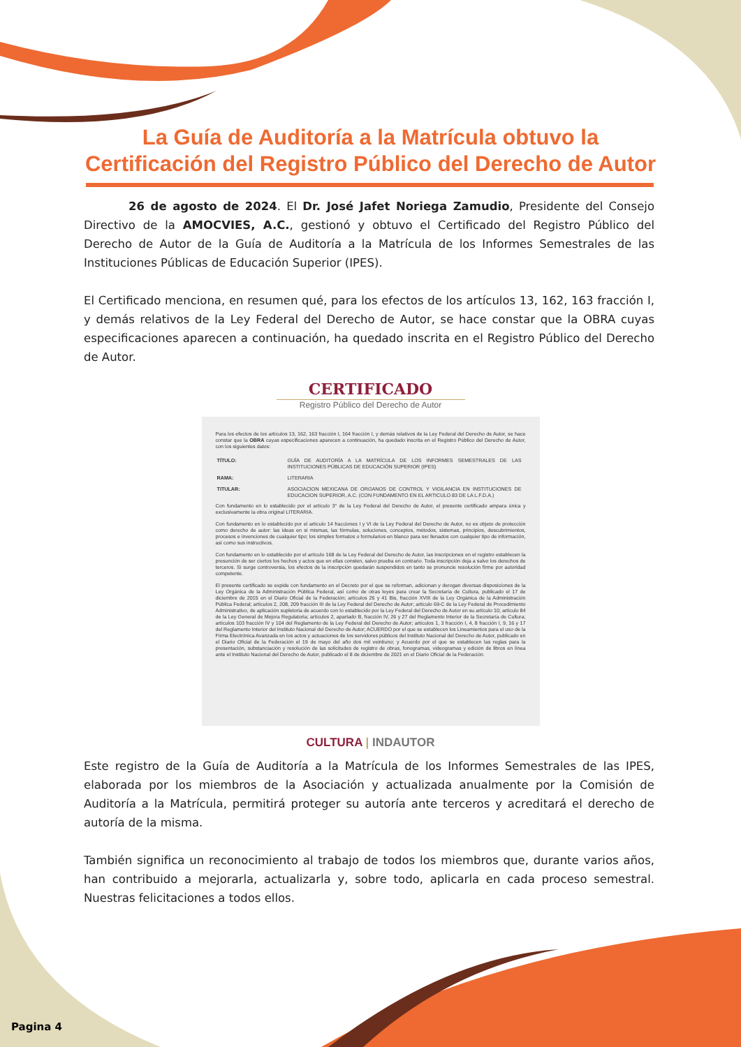La Guía de Auditoría a la Matrícula obtuvo la
Certificación del Registro Público del Derecho de Autor
26 de agosto de 2024. El Dr. José Jafet Noriega Zamudio, Presidente del Consejo Directivo de la AMOCVIES, A.C., gestionó y obtuvo el Certificado del Registro Público del Derecho de Autor de la Guía de Auditoría a la Matrícula de los Informes Semestrales de las Instituciones Públicas de Educación Superior (IPES).
El Certificado menciona, en resumen qué, para los efectos de los artículos 13, 162, 163 fracción I, y demás relativos de la Ley Federal del Derecho de Autor, se hace constar que la OBRA cuyas especificaciones aparecen a continuación, ha quedado inscrita en el Registro Público del Derecho de Autor.
CERTIFICADO
Registro Público del Derecho de Autor
Para los efectos de los artículos 13, 162, 163 fracción I, 164 fracción I, y demás relativos de la Ley Federal del Derecho de Autor, se hace constar que la OBRA cuyas especificaciones aparecen a continuación, ha quedado inscrita en el Registro Público del Derecho de Autor, con los siguientes datos:
| TÍTULO: | GUÍA DE AUDITORÍA A LA MATRÍCULA DE LOS INFORMES SEMESTRALES DE LAS INSTITUCIONES PÚBLICAS DE EDUCACIÓN SUPERIOR (IPES) |
| RAMA: | LITERARIA |
| TITULAR: | ASOCIACION MEXICANA DE ORGANOS DE CONTROL Y VIGILANCIA EN INSTITUCIONES DE EDUCACION SUPERIOR, A.C. (CON FUNDAMENTO EN EL ARTICULO 83 DE LA L.F.D.A.) |
Con fundamento en lo establecido por el artículo 3° de la Ley Federal del Derecho de Autor, el presente certificado ampara única y exclusivamente la obra original LITERARIA.
Con fundamento en lo establecido por el artículo 14 fracciones I y VI de la Ley Federal del Derecho de Autor, no es objeto de protección como derecho de autor: las ideas en sí mismas, las fórmulas, soluciones, conceptos, métodos, sistemas, principios, descubrimientos, procesos e invenciones de cualquier tipo; los simples formatos o formularios en blanco para ser llenados con cualquier tipo de información, así como sus instructivos.
Con fundamento en lo establecido por el artículo 168 de la Ley Federal del Derecho de Autor, las inscripciones en el registro establecen la presunción de ser ciertos los hechos y actos que en ellas consten, salvo prueba en contrario. Toda inscripción deja a salvo los derechos de terceros. Si surge controversia, los efectos de la inscripción quedarán suspendidos en tanto se pronuncie resolución firme por autoridad competente.
El presente certificado se expide con fundamento en el Decreto por el que se reforman, adicionan y derogan diversas disposiciones de la Ley Orgánica de la Administración Pública Federal, así como de otras leyes para crear la Secretaría de Cultura, publicado el 17 de diciembre de 2015 en el Diario Oficial de la Federación; artículos 26 y 41 Bis, fracción XVIII de la Ley Orgánica de la Administración Pública Federal; artículos 2, 208, 209 fracción III de la Ley Federal del Derecho de Autor; artículo 69-C de la Ley Federal de Procedimiento Administrativo, de aplicación supletoria de acuerdo con lo establecido por la Ley Federal del Derecho de Autor en su artículo 10; artículo 84 de la Ley General de Mejora Regulatoria; artículos 2, apartado B, fracción IV, 26 y 27 del Reglamento Interior de la Secretaría de Cultura; artículos 103 fracción IV y 104 del Reglamento de la Ley Federal del Derecho de Autor; artículos 1, 3 fracción I, 4, 8 fracción I, 9, 16 y 17 del Reglamento Interior del Instituto Nacional del Derecho de Autor; ACUERDO por el que se establecen los Lineamientos para el uso de la Firma Electrónica Avanzada en los actos y actuaciones de los servidores públicos del Instituto Nacional del Derecho de Autor, publicado en el Diario Oficial de la Federación el 19 de mayo del año dos mil veintiuno; y Acuerdo por el que se establecen las reglas para la presentación, substanciación y resolución de las solicitudes de registro de obras, fonogramas, videogramas y edición de libros en línea ante el Instituto Nacional del Derecho de Autor, publicado el 8 de diciembre de 2021 en el Diario Oficial de la Federación.
CULTURA | INDAUTOR
Este registro de la Guía de Auditoría a la Matrícula de los Informes Semestrales de las IPES, elaborada por los miembros de la Asociación y actualizada anualmente por la Comisión de Auditoría a la Matrícula, permitirá proteger su autoría ante terceros y acreditará el derecho de autoría de la misma.
También significa un reconocimiento al trabajo de todos los miembros que, durante varios años, han contribuido a mejorarla, actualizarla y, sobre todo, aplicarla en cada proceso semestral. Nuestras felicitaciones a todos ellos.
Pagina 4